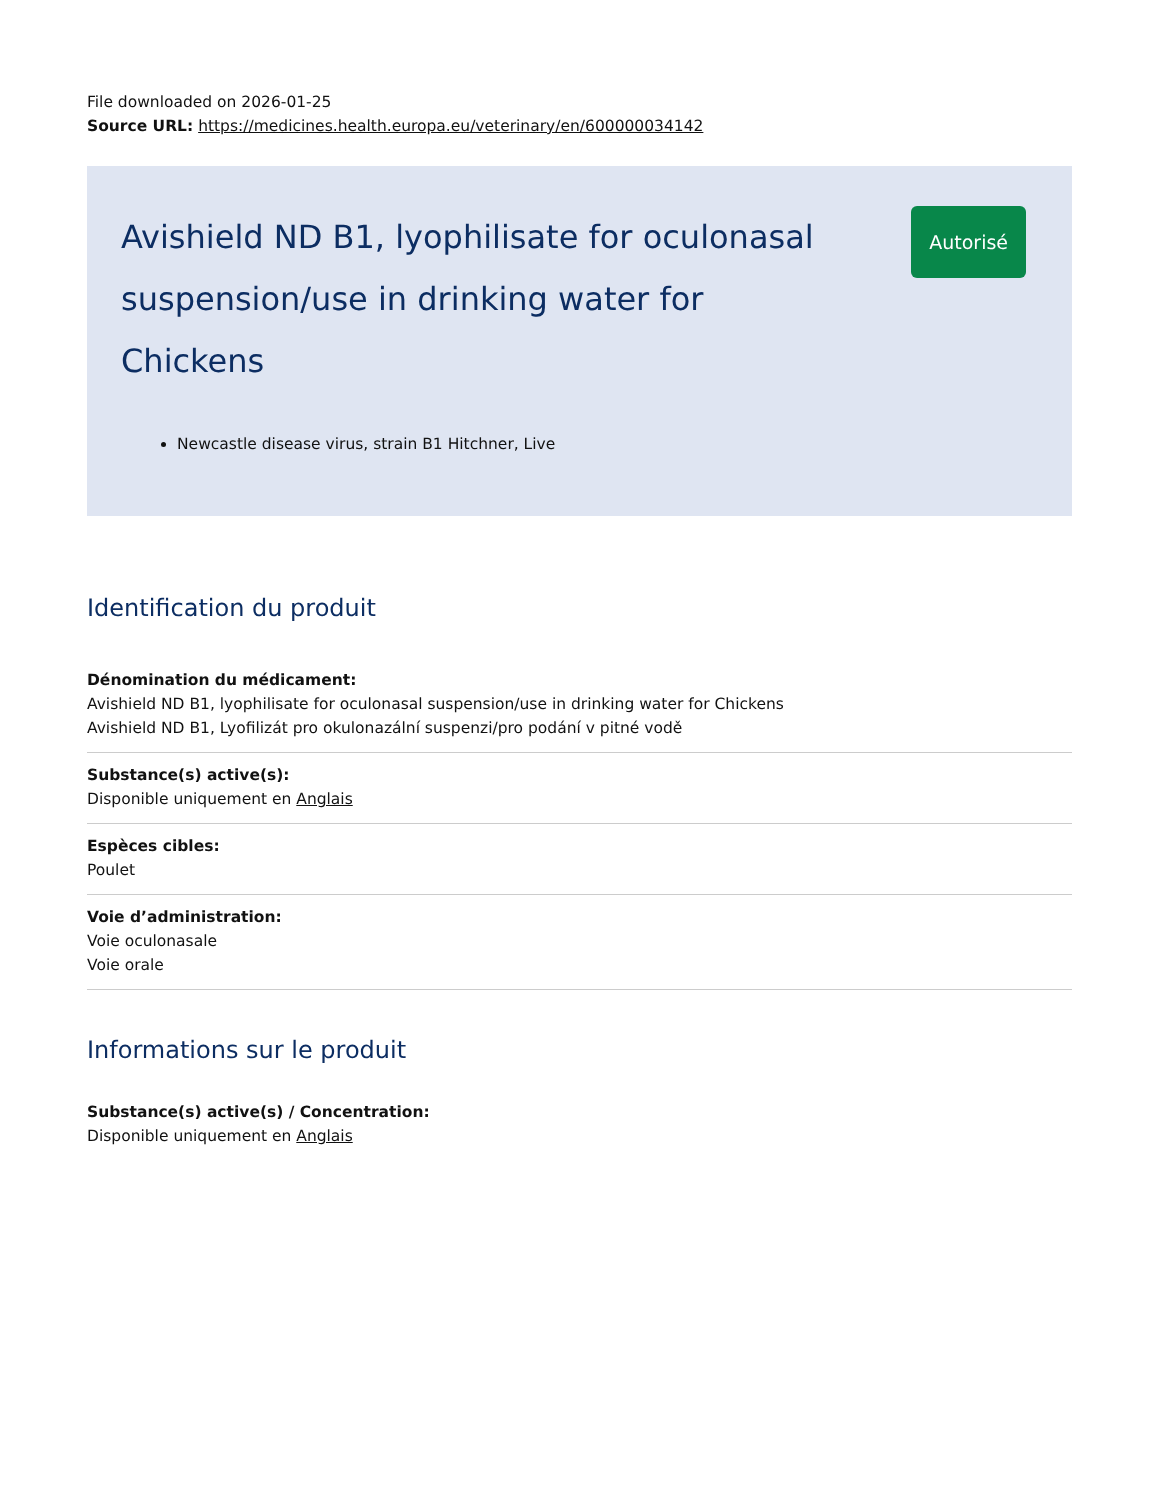File downloaded on 2026-01-25
Source URL: https://medicines.health.europa.eu/veterinary/en/600000034142
Avishield ND B1, lyophilisate for oculonasal suspension/use in drinking water for Chickens
Newcastle disease virus, strain B1 Hitchner, Live
Autorisé
Identification du produit
Dénomination du médicament:
Avishield ND B1, lyophilisate for oculonasal suspension/use in drinking water for Chickens
Avishield ND B1, Lyofilizát pro okulonazální suspenzi/pro podání v pitné vodě
Substance(s) active(s):
Disponible uniquement en Anglais
Espèces cibles:
Poulet
Voie d’administration:
Voie oculonasale
Voie orale
Informations sur le produit
Substance(s) active(s) / Concentration:
Disponible uniquement en Anglais